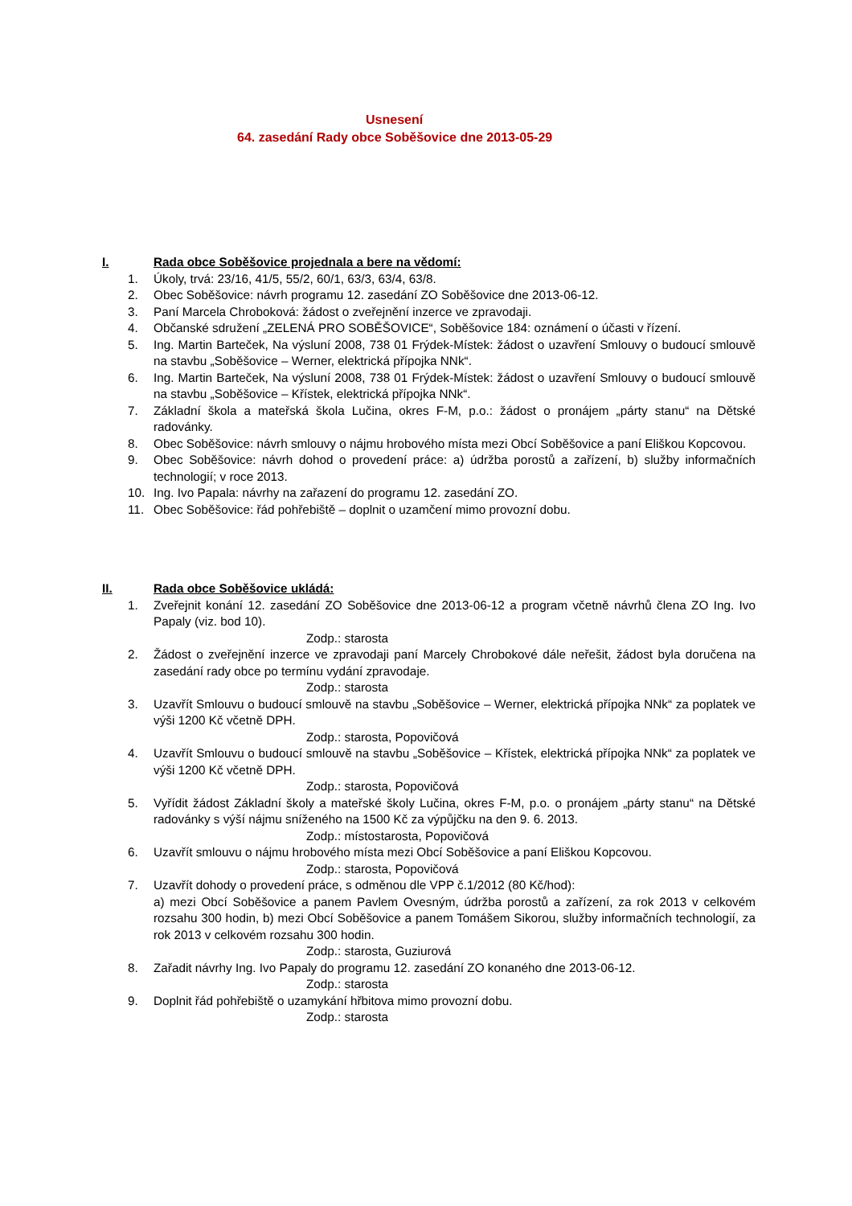Usnesení
64. zasedání Rady obce Soběšovice dne 2013-05-29
I. Rada obce Soběšovice projednala a bere na vědomí:
1. Úkoly, trvá: 23/16, 41/5, 55/2, 60/1, 63/3, 63/4, 63/8.
2. Obec Soběšovice: návrh programu 12. zasedání ZO Soběšovice dne 2013-06-12.
3. Paní Marcela Chroboková: žádost o zveřejnění inzerce ve zpravodaji.
4. Občanské sdružení „ZELENÁ PRO SOBĚŠOVICE“, Soběšovice 184: oznámení o účasti v řízení.
5. Ing. Martin Barteček, Na výsluní 2008, 738 01 Frýdek-Místek: žádost o uzavření Smlouvy o budoucí smlouvě na stavbu „Soběšovice – Werner, elektrická přípojka NNk“.
6. Ing. Martin Barteček, Na výsluní 2008, 738 01 Frýdek-Místek: žádost o uzavření Smlouvy o budoucí smlouvě na stavbu „Soběšovice – Křístek, elektrická přípojka NNk“.
7. Základní škola a mateřská škola Lučina, okres F-M, p.o.: žádost o pronájem „párty stanu“ na Dětské radovánky.
8. Obec Soběšovice: návrh smlouvy o nájmu hrobového místa mezi Obcí Soběšovice a paní Eliškou Kopcovou.
9. Obec Soběšovice: návrh dohod o provedení práce: a) údržba porostů a zařízení, b) služby informačních technologií; v roce 2013.
10. Ing. Ivo Papala: návrhy na zařazení do programu 12. zasedání ZO.
11. Obec Soběšovice: řád pohřebiště – doplnit o uzamčení mimo provozní dobu.
II. Rada obce Soběšovice ukládá:
1. Zveřejnit konání 12. zasedání ZO Soběšovice dne 2013-06-12 a program včetně návrhů člena ZO Ing. Ivo Papaly (viz. bod 10).
Zodp.: starosta
2. Žádost o zveřejnění inzerce ve zpravodaji paní Marcely Chrobokové dále neřešit, žádost byla doručena na zasedání rady obce po termínu vydání zpravodaje.
Zodp.: starosta
3. Uzavřít Smlouvu o budoucí smlouvě na stavbu „Soběšovice – Werner, elektrická přípojka NNk“ za poplatek ve výši 1200 Kč včetně DPH.
Zodp.: starosta, Popovičová
4. Uzavřít Smlouvu o budoucí smlouvě na stavbu „Soběšovice – Křístek, elektrická přípojka NNk“ za poplatek ve výši 1200 Kč včetně DPH.
Zodp.: starosta, Popovičová
5. Vyřídit žádost Základní školy a mateřské školy Lučina, okres F-M, p.o. o pronájem „párty stanu“ na Dětské radovánky s výší nájmu sníženého na 1500 Kč za výpůjčku na den 9. 6. 2013.
Zodp.: místostarosta, Popovičová
6. Uzavřít smlouvu o nájmu hrobového místa mezi Obcí Soběšovice a paní Eliškou Kopcovou.
Zodp.: starosta, Popovičová
7. Uzavřít dohody o provedení práce, s odměnou dle VPP č.1/2012 (80 Kč/hod):
a) mezi Obcí Soběšovice a panem Pavlem Ovesným, údržba porostů a zařízení, za rok 2013 v celkovém rozsahu 300 hodin, b) mezi Obcí Soběšovice a panem Tomášem Sikorou, služby informačních technologií, za rok 2013 v celkovém rozsahu 300 hodin.
Zodp.: starosta, Guziurová
8. Zařadit návrhy Ing. Ivo Papaly do programu 12. zasedání ZO konaného dne 2013-06-12.
Zodp.: starosta
9. Doplnit řád pohřebiště o uzamykání hřbitova mimo provozní dobu.
Zodp.: starosta